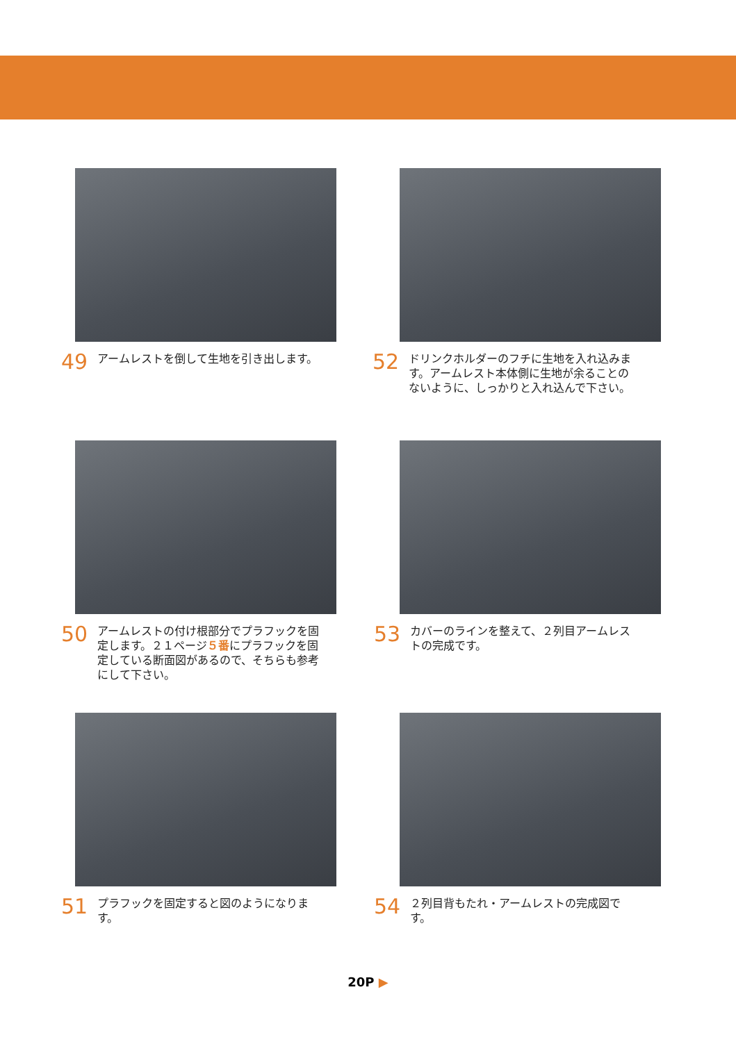49
アームレストを倒して生地を引き出します。
52
ドリンクホルダーのフチに生地を入れ込みます。アームレスト本体側に生地が余ることのないように、しっかりと入れ込んで下さい。
50
アームレストの付け根部分でプラフックを固定します。２１ページ５番にプラフックを固定している断面図があるので、そちらも参考にして下さい。
53
カバーのラインを整えて、２列目アームレストの完成です。
51
プラフックを固定すると図のようになります。
54
２列目背もたれ・アームレストの完成図です。
20P ▶